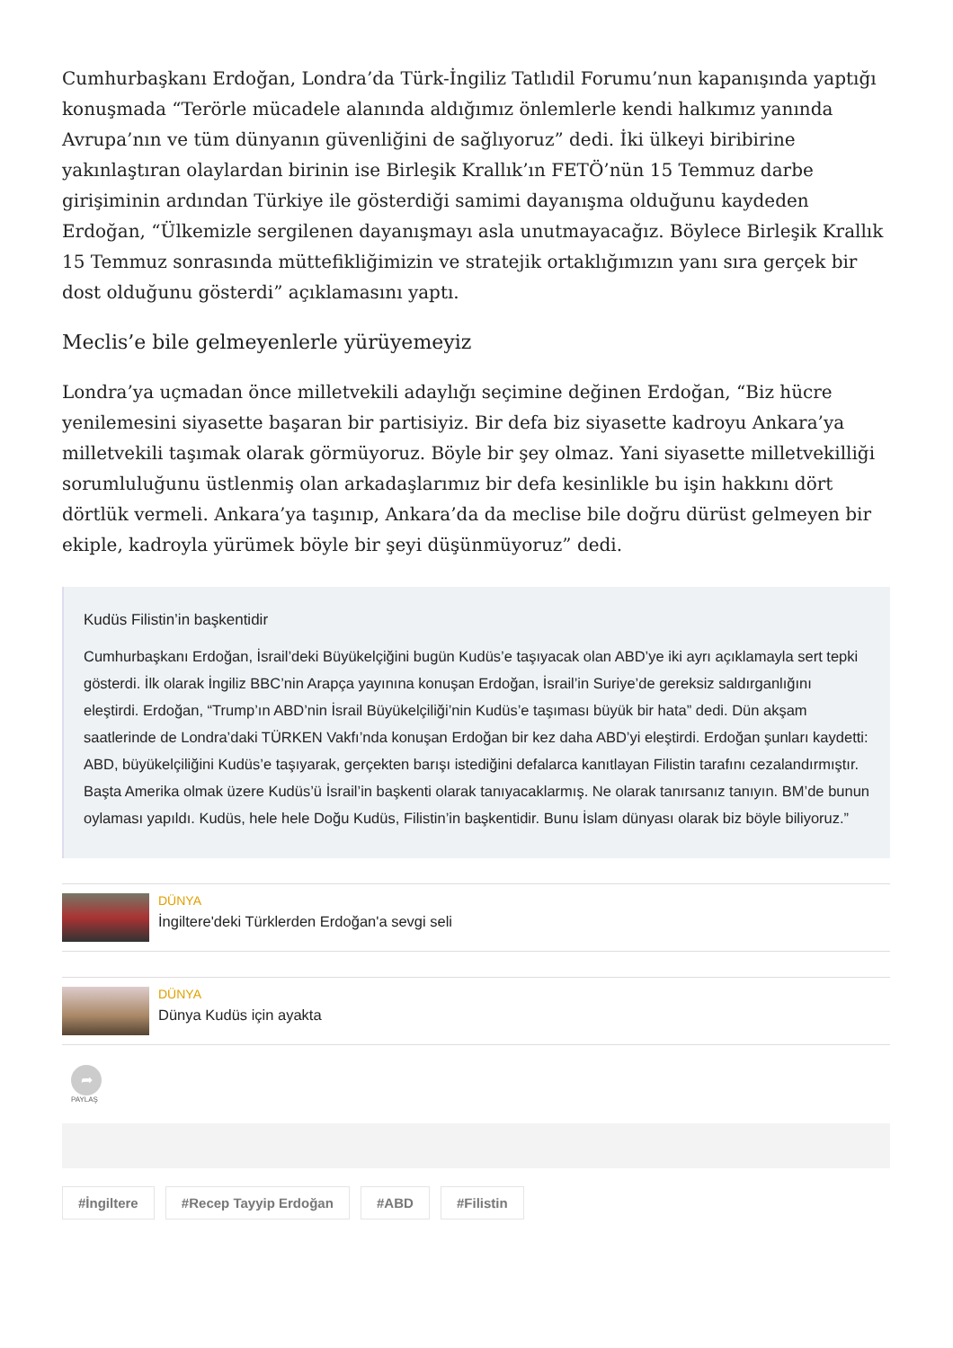Cumhurbaşkanı Erdoğan, Londra’da Türk-İngiliz Tatlıdil Forumu’nun kapanışında yaptığı konuşmada “Terörle mücadele alanında aldığımız önlemlerle kendi halkımız yanında Avrupa’nın ve tüm dünyanın güvenliğini de sağlıyoruz” dedi. İki ülkeyi biribirine yakınlaştıran olaylardan birinin ise Birleşik Krallık’ın FETÖ’nün 15 Temmuz darbe girişiminin ardından Türkiye ile gösterdiği samimi dayanışma olduğunu kaydeden Erdoğan, “Ülkemizle sergilenen dayanışmayı asla unutmayacağız. Böylece Birleşik Krallık 15 Temmuz sonrasında müttefikliğimizin ve stratejik ortaklığımızın yanı sıra gerçek bir dost olduğunu gösterdi” açıklamasını yaptı.
Meclis’e bile gelmeyenlerle yürüyemeyiz
Londra’ya uçmadan önce milletvekili adaylığı seçimine değinen Erdoğan, “Biz hücre yenilemesini siyasette başaran bir partisiyiz. Bir defa biz siyasette kadroyu Ankara’ya milletvekili taşımak olarak görmüyoruz. Böyle bir şey olmaz. Yani siyasette milletvekilliği sorumluluğunu üstlenmiş olan arkadaşlarımız bir defa kesinlikle bu işin hakkını dört dörtlük vermeli. Ankara’ya taşınıp, Ankara’da da meclise bile doğru dürüst gelmeyen bir ekiple, kadroyla yürümek böyle bir şeyi düşünmüyoruz” dedi.
Kudüs Filistin’in başkentidir
Cumhurbaşkanı Erdoğan, İsrail’deki Büyükelçiğini bugün Kudüs’e taşıyacak olan ABD’ye iki ayrı açıklamayla sert tepki gösterdi. İlk olarak İngiliz BBC’nin Arapça yayınına konuşan Erdoğan, İsrail’in Suriye’de gereksiz saldırganlığını eleştirdi. Erdoğan, “Trump’ın ABD’nin İsrail Büyükelçiliği’nin Kudüs’e taşıması büyük bir hata” dedi. Dün akşam saatlerinde de Londra’daki TÜRKEN Vakfı’nda konuşan Erdoğan bir kez daha ABD’yi eleştirdi. Erdoğan şunları kaydetti: ABD, büyükelçiliğini Kudüs’e taşıyarak, gerçekten barışı istediğini defalarca kanıtlayan Filistin tarafını cezalandırmıştır. Başta Amerika olmak üzere Kudüs’ü İsrail’in başkenti olarak tanıyacaklarmış. Ne olarak tanırsanız tanıyın. BM’de bunun oylaması yapıldı. Kudüs, hele hele Doğu Kudüs, Filistin’in başkentidir. Bunu İslam dünyası olarak biz böyle biliyoruz.”
DÜNYA
İngiltere'deki Türklerden Erdoğan'a sevgi seli
DÜNYA
Dünya Kudüs için ayakta
➦
PAYLAŞ
#İngiltere #Recep Tayyip Erdoğan #ABD #Filistin